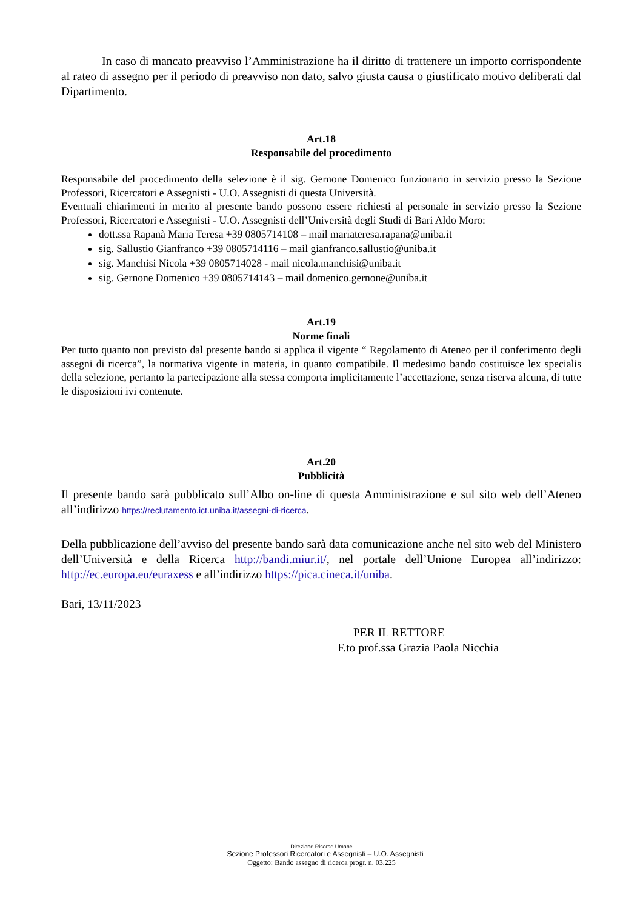In caso di mancato preavviso l’Amministrazione ha il diritto di trattenere un importo corrispondente al rateo di assegno per il periodo di preavviso non dato, salvo giusta causa o giustificato motivo deliberati dal Dipartimento.
Art.18
Responsabile del procedimento
Responsabile del procedimento della selezione è il sig. Gernone Domenico funzionario in servizio presso la Sezione Professori, Ricercatori e Assegnisti - U.O. Assegnisti di questa Università.
Eventuali chiarimenti in merito al presente bando possono essere richiesti al personale in servizio presso la Sezione Professori, Ricercatori e Assegnisti - U.O. Assegnisti dell’Università degli Studi di Bari Aldo Moro:
dott.ssa Rapanà Maria Teresa +39 0805714108 – mail mariateresa.rapana@uniba.it
sig. Sallustio Gianfranco +39 0805714116 – mail gianfranco.sallustio@uniba.it
sig. Manchisi Nicola +39 0805714028 - mail nicola.manchisi@uniba.it
sig. Gernone Domenico +39 0805714143 – mail domenico.gernone@uniba.it
Art.19
Norme finali
Per tutto quanto non previsto dal presente bando si applica il vigente “ Regolamento di Ateneo per il conferimento degli assegni di ricerca”, la normativa vigente in materia, in quanto compatibile. Il medesimo bando costituisce lex specialis della selezione, pertanto la partecipazione alla stessa comporta implicitamente l’accettazione, senza riserva alcuna, di tutte le disposizioni ivi contenute.
Art.20
Pubblicità
Il presente bando sarà pubblicato sull’Albo on-line di questa Amministrazione e sul sito web dell’Ateneo all’indirizzo https://reclutamento.ict.uniba.it/assegni-di-ricerca.
Della pubblicazione dell’avviso del presente bando sarà data comunicazione anche nel sito web del Ministero dell’Università e della Ricerca http://bandi.miur.it/, nel portale dell’Unione Europea all’indirizzo: http://ec.europa.eu/euraxess e all’indirizzo https://pica.cineca.it/uniba.
Bari, 13/11/2023
PER IL RETTORE
F.to prof.ssa Grazia Paola Nicchia
Direzione Risorse Umane
Sezione Professori Ricercatori e Assegnisti – U.O. Assegnisti
Oggetto: Bando assegno di ricerca progr. n. 03.225